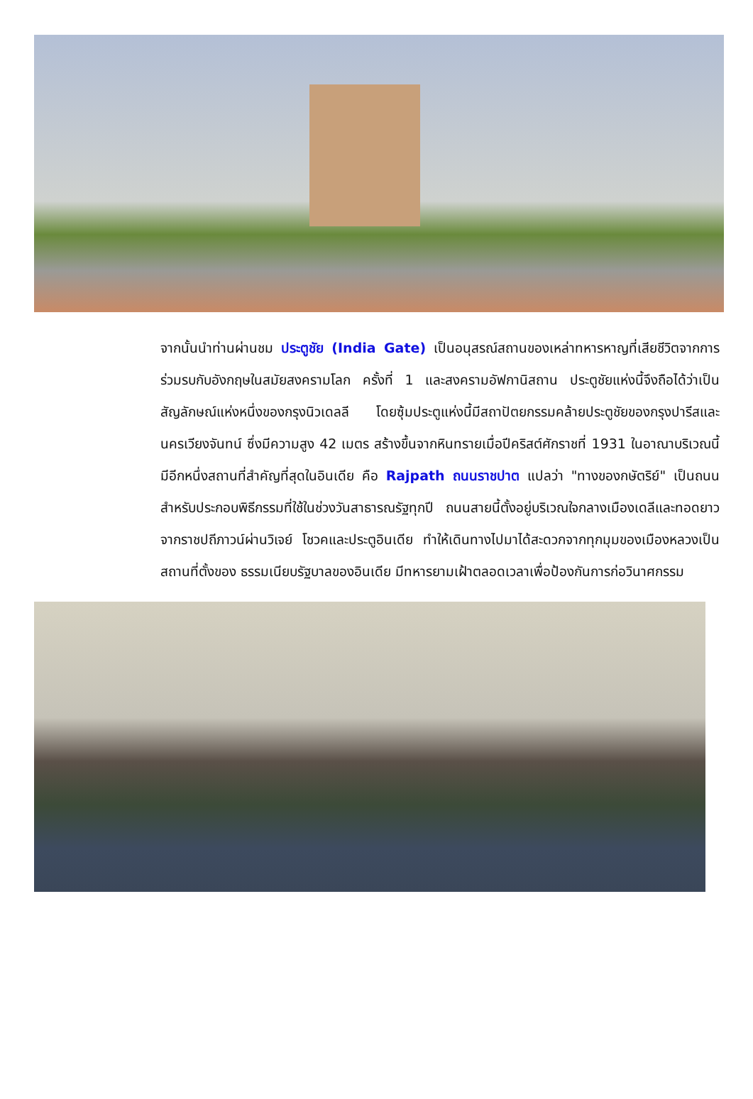จากนั้นนำท่านผ่านชม ประตูชัย (India Gate) เป็นอนุสรณ์สถานของเหล่าทหารหาญที่เสียชีวิตจากการร่วมรบกับอังกฤษในสมัยสงครามโลก ครั้งที่ 1 และสงครามอัฟกานิสถาน ประตูชัยแห่งนี้จึงถือได้ว่าเป็นสัญลักษณ์แห่งหนึ่งของกรุงนิวเดลลี โดยซุ้มประตูแห่งนี้มีสถาปัตยกรรมคล้ายประตูชัยของกรุงปารีสและนครเวียงจันทน์ ซึ่งมีความสูง 42 เมตร สร้างขึ้นจากหินทรายเมื่อปีคริสต์ศักราชที่ 1931 ในอาณาบริเวณนี้ มีอีกหนึ่งสถานที่สำคัญที่สุดในอินเดีย คือ Rajpath ถนนราชปาต แปลว่า "ทางของกษัตริย์" เป็นถนนสำหรับประกอบพิธีกรรมที่ใช้ในช่วงวันสาธารณรัฐทุกปี ถนนสายนี้ตั้งอยู่บริเวณใจกลางเมืองเดลีและทอดยาวจากราชปถีภาวน์ผ่านวิเจย์ โชวคและประตูอินเดีย ทำให้เดินทางไปมาได้สะดวกจากทุกมุมของเมืองหลวงเป็นสถานที่ตั้งของ ธรรมเนียบรัฐบาลของอินเดีย มีทหารยามเฝ้าตลอดเวลาเพื่อป้องกันการก่อวินาศกรรม